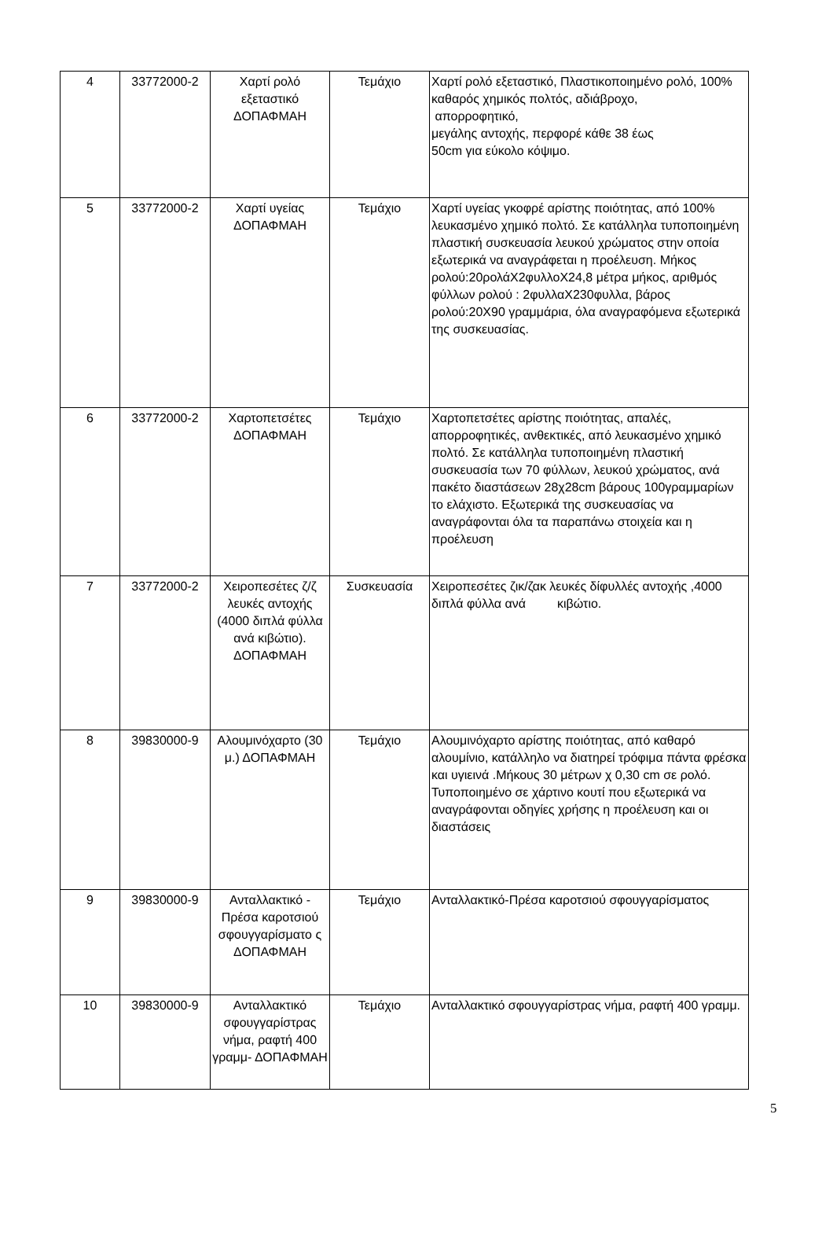| 4 | 33772000-2 | Χαρτί ρολό εξεταστικό ΔΟΠΑΦΜΑΗ | Τεμάχιο | Χαρτί ρολό εξεταστικό, Πλαστικοποιημένο ρολό, 100% καθαρός χημικός πολτός, αδιάβροχο, απορροφητικό, μεγάλης αντοχής, περφορέ κάθε 38 έως 50cm για εύκολο κόψιμο. |
| 5 | 33772000-2 | Χαρτί υγείας ΔΟΠΑΦΜΑΗ | Τεμάχιο | Χαρτί υγείας γκοφρέ αρίστης ποιότητας, από 100% λευκασμένο χημικό πολτό. Σε κατάλληλα τυποποιημένη πλαστική συσκευασία λευκού χρώματος στην οποία εξωτερικά να αναγράφεται η προέλευση. Μήκος ρολού:20ρολάX2φυλλοX24,8 μέτρα μήκος, αριθμός φύλλων ρολού : 2φυλλαX230φυλλα, βάρος ρολού:20X90 γραμμάρια, όλα αναγραφόμενα εξωτερικά της συσκευασίας. |
| 6 | 33772000-2 | Χαρτοπετσέτες ΔΟΠΑΦΜΑΗ | Τεμάχιο | Χαρτοπετσέτες αρίστης ποιότητας, απαλές, απορροφητικές, ανθεκτικές, από λευκασμένο χημικό πολτό. Σε κατάλληλα τυποποιημένη πλαστική συσκευασία των 70 φύλλων, λευκού χρώματος, ανά πακέτο διαστάσεων 28χ28cm βάρους 100γραμμαρίων το ελάχιστο. Εξωτερικά της συσκευασίας να αναγράφονται όλα τα παραπάνω στοιχεία και η προέλευση |
| 7 | 33772000-2 | Χειροπεσέτες ζ/ζ λευκές αντοχής (4000 διπλά φύλλα ανά κιβώτιο). ΔΟΠΑΦΜΑΗ | Συσκευασία | Χειροπεσέτες ζικ/ζακ λευκές δίφυλλές αντοχής ,4000 διπλά φύλλα ανά κιβώτιο. |
| 8 | 39830000-9 | Αλουμινόχαρτο (30 μ.) ΔΟΠΑΦΜΑΗ | Τεμάχιο | Αλουμινόχαρτο αρίστης ποιότητας, από καθαρό αλουμίνιο, κατάλληλο να διατηρεί τρόφιμα πάντα φρέσκα και υγιεινά .Μήκους 30 μέτρων χ 0,30 cm σε ρολό. Τυποποιημένο σε χάρτινο κουτί που εξωτερικά να αναγράφονται οδηγίες χρήσης η προέλευση και οι διαστάσεις |
| 9 | 39830000-9 | Ανταλλακτικό - Πρέσα καροτσιού σφουγγαρίσματο ς ΔΟΠΑΦΜΑΗ | Τεμάχιο | Ανταλλακτικό-Πρέσα καροτσιού σφουγγαρίσματος |
| 10 | 39830000-9 | Ανταλλακτικό σφουγγαρίστρας νήμα, ραφτή 400 γραμμ- ΔΟΠΑΦΜΑΗ | Τεμάχιο | Ανταλλακτικό σφουγγαρίστρας νήμα, ραφτή 400 γραμμ. |
5